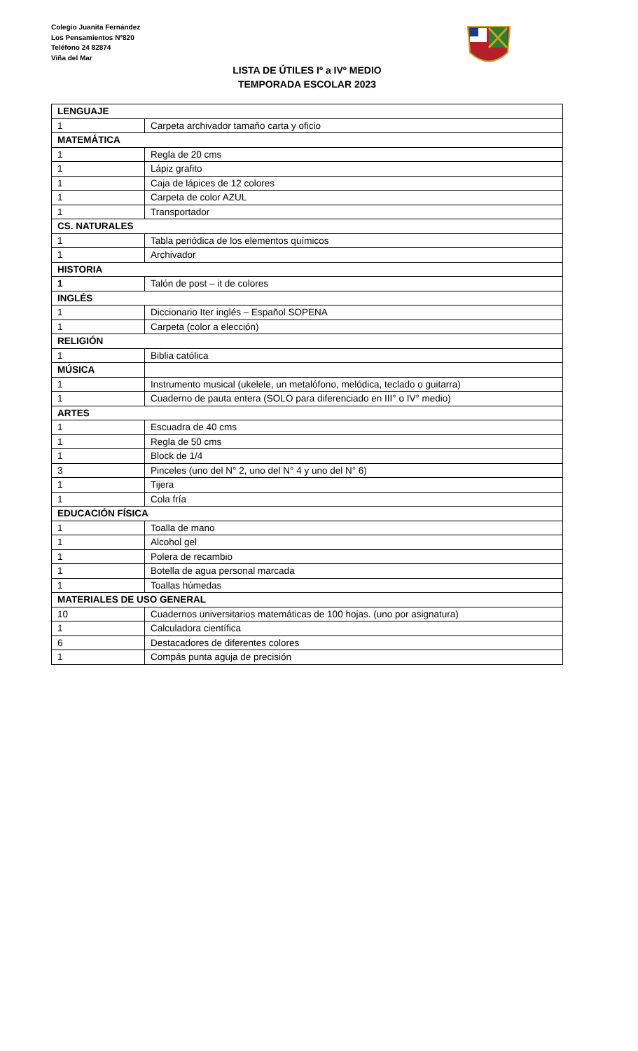Colegio Juanita Fernández
Los Pensamientos Nº820
Teléfono 24 82874
Viña del Mar
LISTA DE ÚTILES Iº a IVº MEDIO
TEMPORADA ESCOLAR 2023
| LENGUAJE | |
| 1 | Carpeta archivador tamaño carta y oficio |
| MATEMÁTICA | |
| 1 | Regla de 20 cms |
| 1 | Lápiz grafito |
| 1 | Caja de lápices de 12 colores |
| 1 | Carpeta de color AZUL |
| 1 | Transportador |
| CS. NATURALES | |
| 1 | Tabla periódica de los elementos químicos |
| 1 | Archivador |
| HISTORIA | |
| 1 | Talón de post – it de colores |
| INGLÉS | |
| 1 | Diccionario Iter inglés – Español SOPENA |
| 1 | Carpeta (color a elección) |
| RELIGIÓN | |
| 1 | Biblia católica |
| MÚSICA | |
| 1 | Instrumento musical (ukelele, un metalófono, melódica, teclado o guitarra) |
| 1 | Cuaderno de pauta entera (SOLO para diferenciado en III° o IV° medio) |
| ARTES | |
| 1 | Escuadra de 40 cms |
| 1 | Regla de 50 cms |
| 1 | Block de 1/4 |
| 3 | Pinceles (uno del N° 2, uno del N° 4 y uno del N° 6) |
| 1 | Tijera |
| 1 | Cola fría |
| EDUCACIÓN FÍSICA | |
| 1 | Toalla de mano |
| 1 | Alcohol gel |
| 1 | Polera de recambio |
| 1 | Botella de agua personal marcada |
| 1 | Toallas húmedas |
| MATERIALES DE USO GENERAL | |
| 10 | Cuadernos universitarios matemáticas de 100 hojas. (uno por asignatura) |
| 1 | Calculadora científica |
| 6 | Destacadores de diferentes colores |
| 1 | Compás punta aguja de precisión |